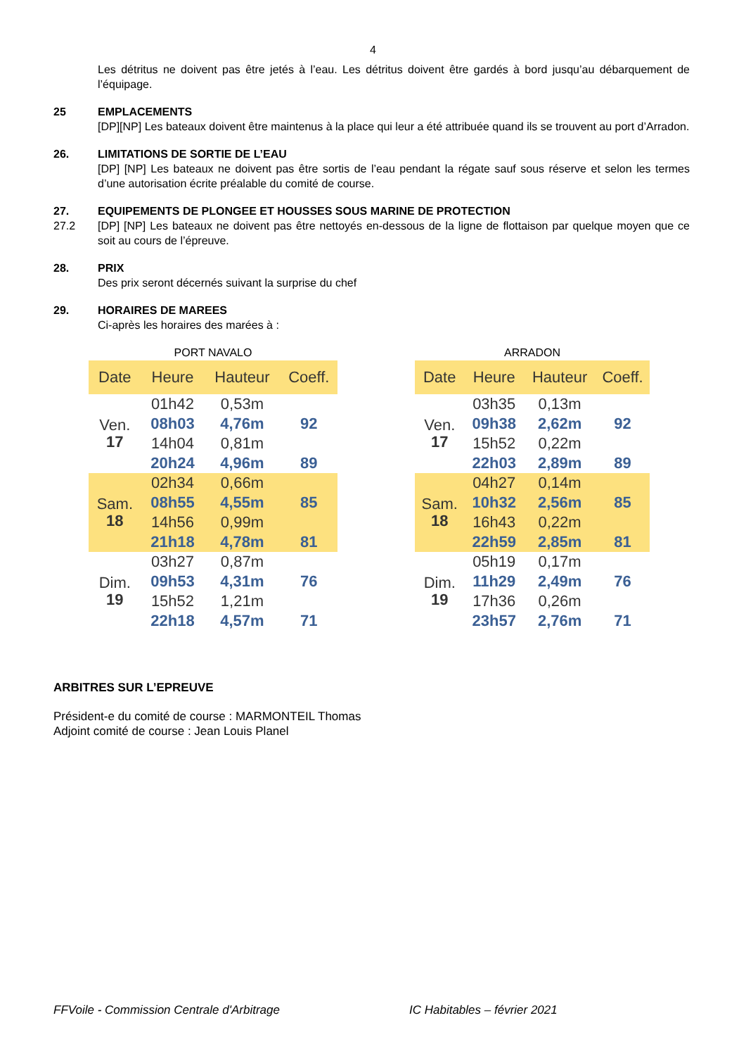4
Les détritus ne doivent pas être jetés à l’eau. Les détritus doivent être gardés à bord jusqu’au débarquement de l’équipage.
25 EMPLACEMENTS
[DP][NP] Les bateaux doivent être maintenus à la place qui leur a été attribuée quand ils se trouvent au port d’Arradon.
26. LIMITATIONS DE SORTIE DE L’EAU
[DP] [NP] Les bateaux ne doivent pas être sortis de l’eau pendant la régate sauf sous réserve et selon les termes d’une autorisation écrite préalable du comité de course.
27.
27.2
EQUIPEMENTS DE PLONGEE ET HOUSSES SOUS MARINE DE PROTECTION
[DP] [NP] Les bateaux ne doivent pas être nettoyés en-dessous de la ligne de flottaison par quelque moyen que ce soit au cours de l’épreuve.
28. PRIX
Des prix seront décernés suivant la surprise du chef
29. HORAIRES DE MAREES
Ci-après les horaires des marées à :
PORT NAVALO
| Date | Heure | Hauteur | Coeff. |
| --- | --- | --- | --- |
| Ven. 17 | 01h42 | 0,53m | |
| | 08h03 | 4,76m | 92 |
| | 14h04 | 0,81m | |
| | 20h24 | 4,96m | 89 |
| Sam. 18 | 02h34 | 0,66m | |
| | 08h55 | 4,55m | 85 |
| | 14h56 | 0,99m | |
| | 21h18 | 4,78m | 81 |
| Dim. 19 | 03h27 | 0,87m | |
| | 09h53 | 4,31m | 76 |
| | 15h52 | 1,21m | |
| | 22h18 | 4,57m | 71 |
ARRADON
| Date | Heure | Hauteur | Coeff. |
| --- | --- | --- | --- |
| Ven. 17 | 03h35 | 0,13m | |
| | 09h38 | 2,62m | 92 |
| | 15h52 | 0,22m | |
| | 22h03 | 2,89m | 89 |
| Sam. 18 | 04h27 | 0,14m | |
| | 10h32 | 2,56m | 85 |
| | 16h43 | 0,22m | |
| | 22h59 | 2,85m | 81 |
| Dim. 19 | 05h19 | 0,17m | |
| | 11h29 | 2,49m | 76 |
| | 17h36 | 0,26m | |
| | 23h57 | 2,76m | 71 |
ARBITRES SUR L’EPREUVE
Président-e du comité de course : MARMONTEIL Thomas
Adjoint comité de course : Jean Louis Planel
FFVoile - Commission Centrale d'Arbitrage IC Habitables – février 2021